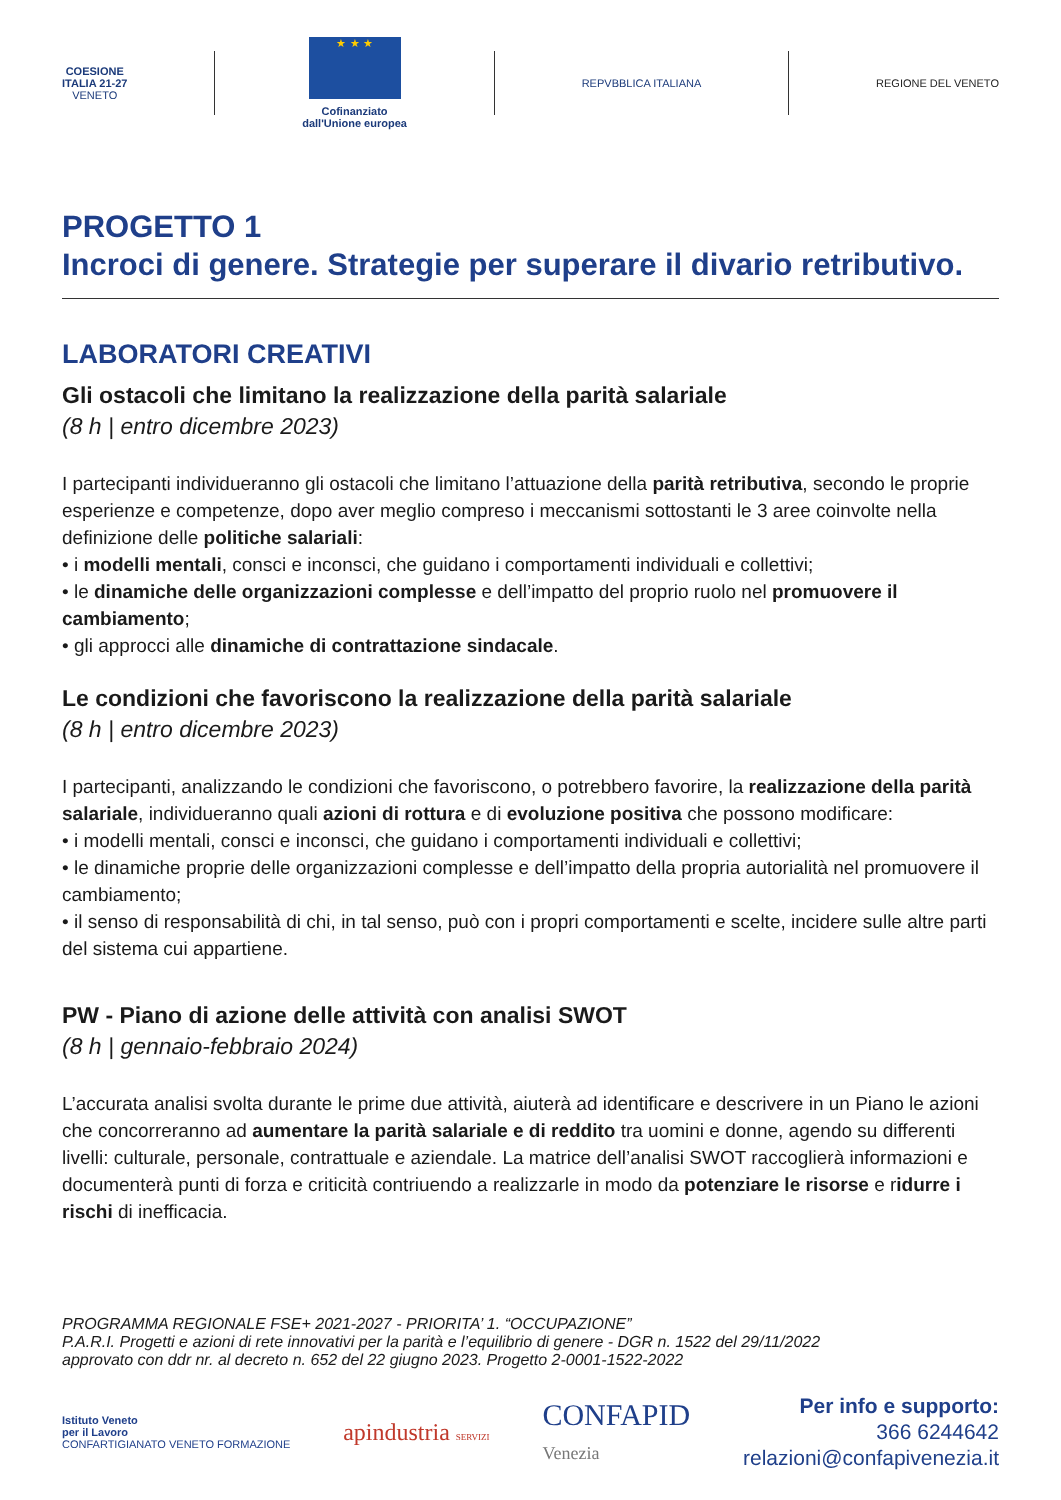COESIONE
ITALIA 21-27
VENETO
★ ★ ★
Cofinanziato
dall'Unione europea
REPVBBLICA ITALIANA REGIONE DEL VENETO
PROGETTO 1
Incroci di genere. Strategie per superare il divario retributivo.
LABORATORI CREATIVI
Gli ostacoli che limitano la realizzazione della parità salariale
(8 h | entro dicembre 2023)
I partecipanti individueranno gli ostacoli che limitano l’attuazione della parità retributiva, secondo le proprie esperienze e competenze, dopo aver meglio compreso i meccanismi sottostanti le 3 aree coinvolte nella definizione delle politiche salariali:
• i modelli mentali, consci e inconsci, che guidano i comportamenti individuali e collettivi;
• le dinamiche delle organizzazioni complesse e dell’impatto del proprio ruolo nel promuovere il cambiamento;
• gli approcci alle dinamiche di contrattazione sindacale.
Le condizioni che favoriscono la realizzazione della parità salariale
(8 h | entro dicembre 2023)
I partecipanti, analizzando le condizioni che favoriscono, o potrebbero favorire, la realizzazione della parità salariale, individueranno quali azioni di rottura e di evoluzione positiva che possono modificare:
• i modelli mentali, consci e inconsci, che guidano i comportamenti individuali e collettivi;
• le dinamiche proprie delle organizzazioni complesse e dell’impatto della propria autorialità nel promuovere il cambiamento;
• il senso di responsabilità di chi, in tal senso, può con i propri comportamenti e scelte, incidere sulle altre parti del sistema cui appartiene.
PW - Piano di azione delle attività con analisi SWOT
(8 h | gennaio-febbraio 2024)
L’accurata analisi svolta durante le prime due attività, aiuterà ad identificare e descrivere in un Piano le azioni che concorreranno ad aumentare la parità salariale e di reddito tra uomini e donne, agendo su differenti livelli: culturale, personale, contrattuale e aziendale. La matrice dell’analisi SWOT raccoglierà informazioni e documenterà punti di forza e criticità contriuendo a realizzarle in modo da potenziare le risorse e ridurre i rischi di inefficacia.
PROGRAMMA REGIONALE FSE+ 2021-2027 - PRIORITA’ 1. “OCCUPAZIONE”
P.A.R.I. Progetti e azioni di rete innovativi per la parità e l’equilibrio di genere - DGR n. 1522 del 29/11/2022
approvato con ddr nr. al decreto n. 652 del 22 giugno 2023. Progetto 2-0001-1522-2022
Istituto Veneto
per il Lavoro
CONFARTIGIANATO VENETO FORMAZIONE
apindustria SERVIZI
CONFAPID
Venezia
Per info e supporto:
366 6244642
relazioni@confapivenezia.it